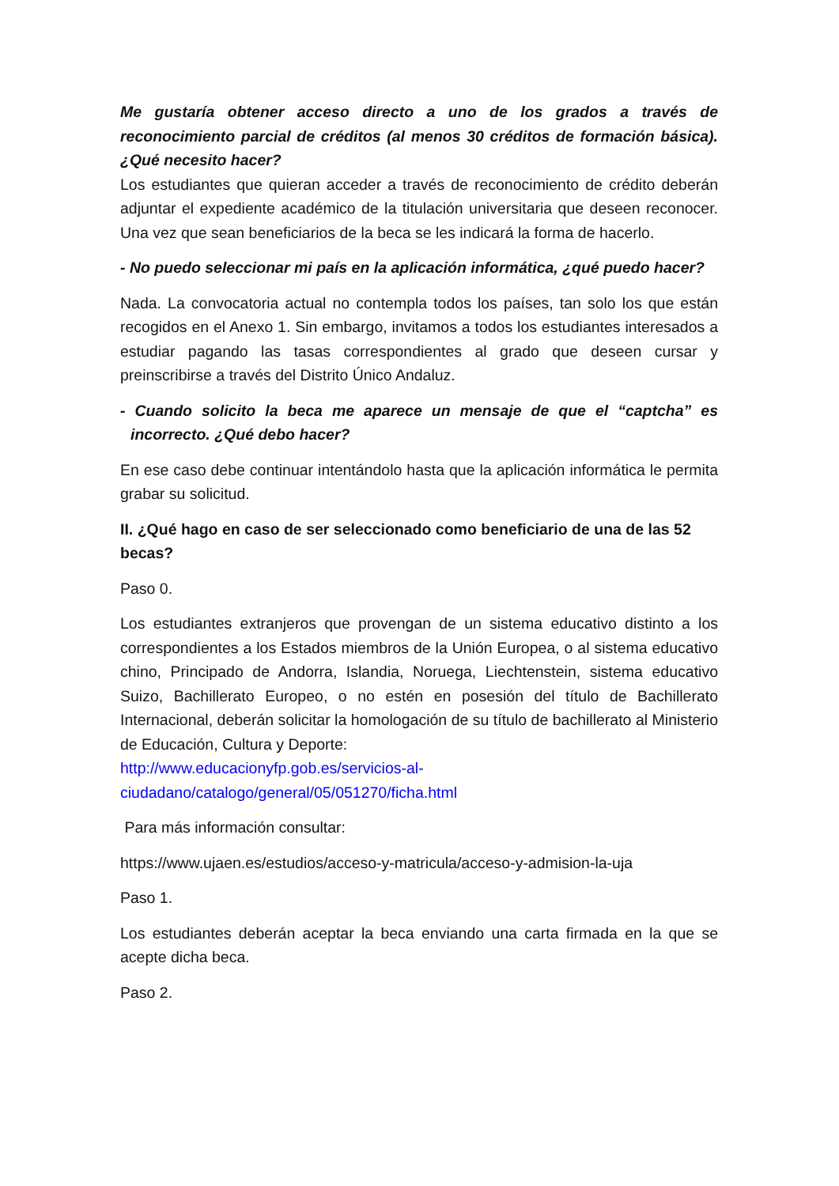Me gustaría obtener acceso directo a uno de los grados a través de reconocimiento parcial de créditos (al menos 30 créditos de formación básica). ¿Qué necesito hacer?
Los estudiantes que quieran acceder a través de reconocimiento de crédito deberán adjuntar el expediente académico de la titulación universitaria que deseen reconocer. Una vez que sean beneficiarios de la beca se les indicará la forma de hacerlo.
- No puedo seleccionar mi país en la aplicación informática, ¿qué puedo hacer?
Nada. La convocatoria actual no contempla todos los países, tan solo los que están recogidos en el Anexo 1. Sin embargo, invitamos a todos los estudiantes interesados a estudiar pagando las tasas correspondientes al grado que deseen cursar y preinscribirse a través del Distrito Único Andaluz.
- Cuando solicito la beca me aparece un mensaje de que el “captcha” es incorrecto. ¿Qué debo hacer?
En ese caso debe continuar intentándolo hasta que la aplicación informática le permita grabar su solicitud.
II. ¿Qué hago en caso de ser seleccionado como beneficiario de una de las 52 becas?
Paso 0.
Los estudiantes extranjeros que provengan de un sistema educativo distinto a los correspondientes a los Estados miembros de la Unión Europea, o al sistema educativo chino, Principado de Andorra, Islandia, Noruega, Liechtenstein, sistema educativo Suizo, Bachillerato Europeo, o no estén en posesión del título de Bachillerato Internacional, deberán solicitar la homologación de su título de bachillerato al Ministerio de Educación, Cultura y Deporte:
http://www.educacionyfp.gob.es/servicios-al-
ciudadano/catalogo/general/05/051270/ficha.html
Para más información consultar:
https://www.ujaen.es/estudios/acceso-y-matricula/acceso-y-admision-la-uja
Paso 1.
Los estudiantes deberán aceptar la beca enviando una carta firmada en la que se acepte dicha beca.
Paso 2.